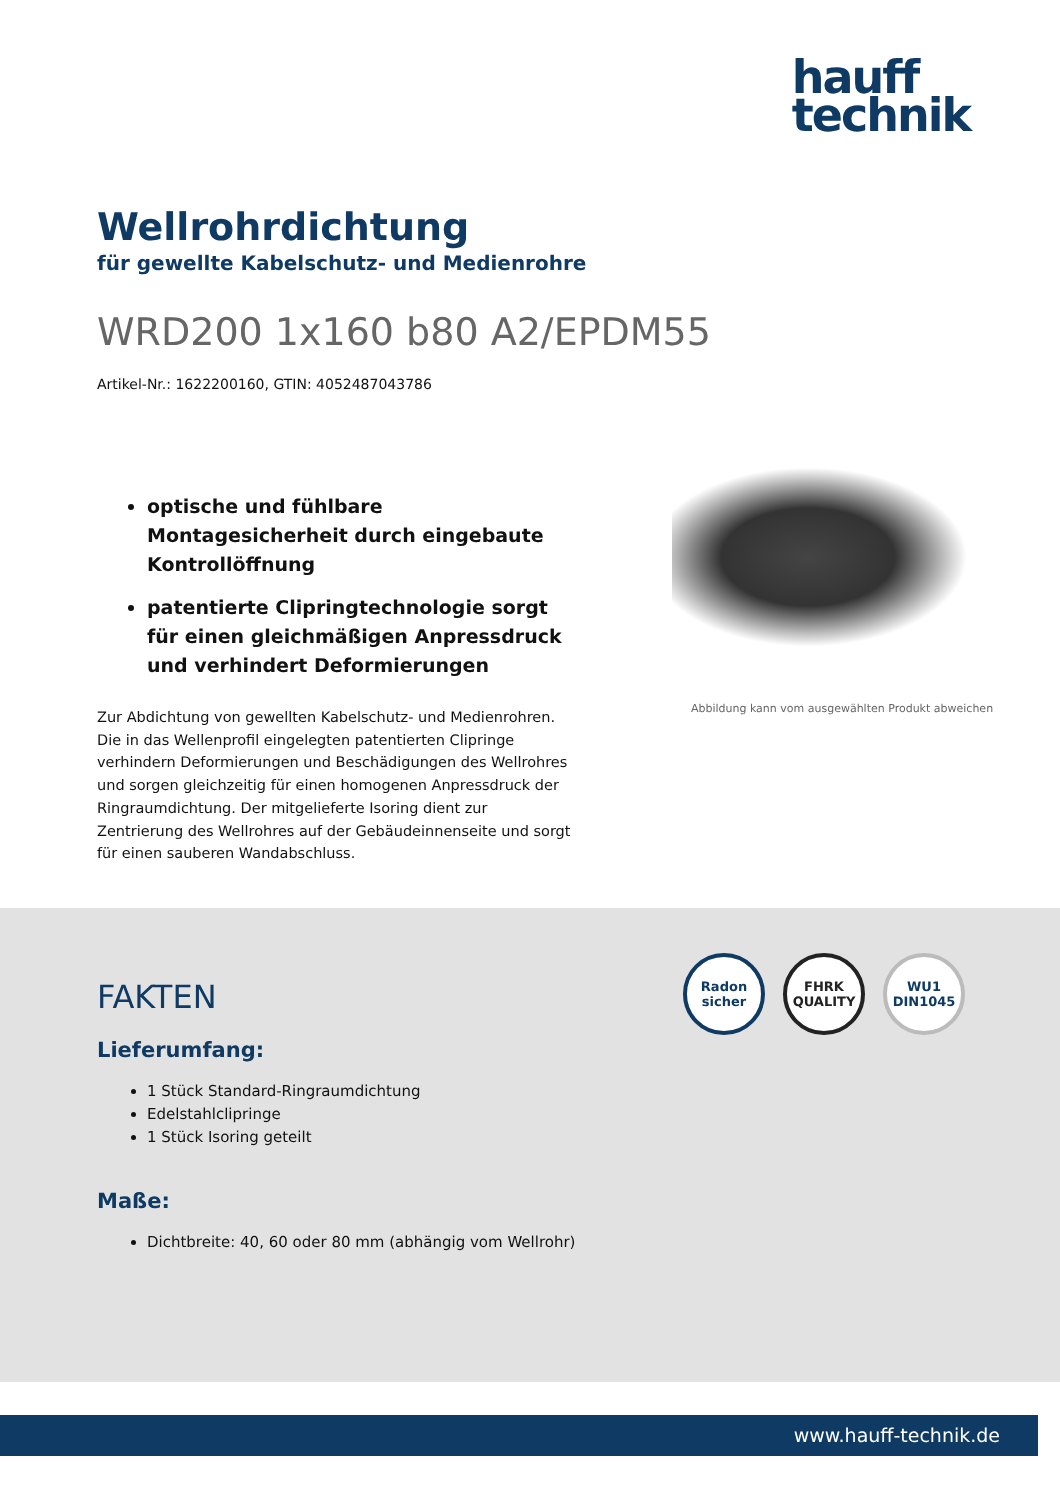hauff
technik
Wellrohrdichtung
für gewellte Kabelschutz- und Medienrohre
WRD200 1x160 b80 A2/EPDM55
Artikel-Nr.: 1622200160, GTIN: 4052487043786
optische und fühlbare Montagesicherheit durch eingebaute Kontrollöffnung
patentierte Clipringtechnologie sorgt für einen gleichmäßigen Anpressdruck und verhindert Deformierungen
Zur Abdichtung von gewellten Kabelschutz- und Medienrohren. Die in das Wellenprofil eingelegten patentierten Clipringe verhindern Deformierungen und Beschädigungen des Wellrohres und sorgen gleichzeitig für einen homogenen Anpressdruck der Ringraumdichtung. Der mitgelieferte Isoring dient zur Zentrierung des Wellrohres auf der Gebäudeinnenseite und sorgt für einen sauberen Wandabschluss.
Abbildung kann vom ausgewählten Produkt abweichen
Radon
sicher
FHRK
QUALITY
WU1
DIN1045
FAKTEN
Lieferumfang:
1 Stück Standard-Ringraumdichtung
Edelstahlclipringe
1 Stück Isoring geteilt
Maße:
Dichtbreite: 40, 60 oder 80 mm (abhängig vom Wellrohr)
www.hauff-technik.de